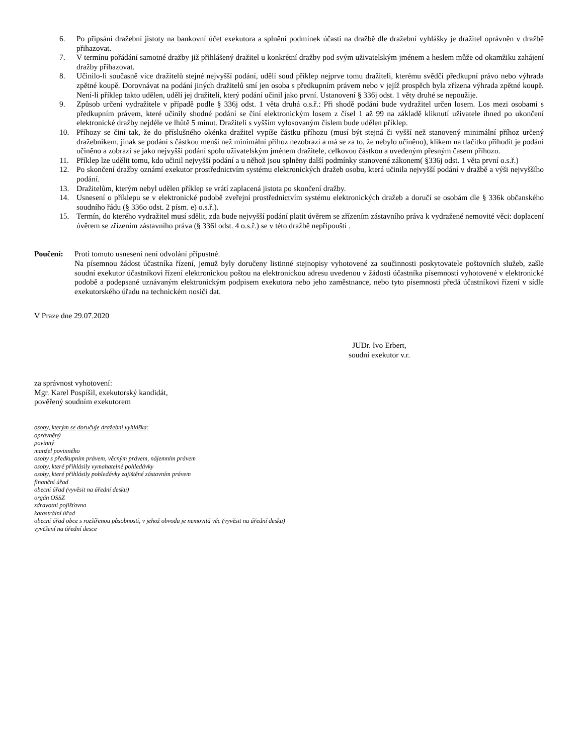6. Po připsání dražební jistoty na bankovní účet exekutora a splnění podmínek účasti na dražbě dle dražební vyhlášky je dražitel oprávněn v dražbě přihazovat.
7. V termínu pořádání samotné dražby již přihlášený dražitel u konkrétní dražby pod svým uživatelským jménem a heslem může od okamžiku zahájení dražby přihazovat.
8. Učinilo-li současně více dražitelů stejné nejvyšší podání, udělí soud příklep nejprve tomu dražiteli, kterému svědčí předkupní právo nebo výhrada zpětné koupě. Dorovnávat na podání jiných dražitelů smí jen osoba s předkupním právem nebo v jejíž prospěch byla zřízena výhrada zpětné koupě. Není-li příklep takto udělen, udělí jej dražiteli, který podání učinil jako první. Ustanovení § 336j odst. 1 věty druhé se nepoužije.
9. Způsob určení vydražitele v případě podle § 336j odst. 1 věta druhá o.s.ř.: Při shodě podání bude vydražitel určen losem. Los mezi osobami s předkupním právem, které učinily shodné podání se činí elektronickým losem z čísel 1 až 99 na základě kliknutí uživatele ihned po ukončení elektronické dražby nejdéle ve lhůtě 5 minut. Dražiteli s vyšším vylosovaným číslem bude udělen příklep.
10. Příhozy se činí tak, že do příslušného okénka dražitel vypíše částku příhozu (musí být stejná či vyšší než stanovený minimální příhoz určený dražebníkem, jinak se podání s částkou menší než minimální příhoz nezobrazí a má se za to, že nebylo učiněno), klikem na tlačítko přihodit je podání učiněno a zobrazí se jako nejvyšší podání spolu uživatelským jménem dražitele, celkovou částkou a uvedeným přesným časem příhozu.
11. Příklep lze udělit tomu, kdo učinil nejvyšší podání a u něhož jsou splněny další podmínky stanovené zákonem( §336j odst. 1 věta první o.s.ř.)
12. Po skončení dražby oznámí exekutor prostřednictvím systému elektronických dražeb osobu, která učinila nejvyšší podání v dražbě a výši nejvyššího podání.
13. Dražitelům, kterým nebyl udělen příklep se vrátí zaplacená jistota po skončení dražby.
14. Usnesení o příklepu se v elektronické podobě zveřejní prostřednictvím systému elektronických dražeb a doručí se osobám dle § 336k občanského soudního řádu (§ 336o odst. 2 písm. e) o.s.ř.).
15. Termín, do kterého vydražitel musí sdělit, zda bude nejvyšší podání platit úvěrem se zřízením zástavního práva k vydražené nemovité věci: doplacení úvěrem se zřízením zástavního práva (§ 336l odst. 4 o.s.ř.) se v této dražbě nepřipouští .
Poučení: Proti tomuto usnesení není odvolání přípustné.
Na písemnou žádost účastníka řízení, jemuž byly doručeny listinné stejnopisy vyhotovené za součinnosti poskytovatele poštovních služeb, zašle soudní exekutor účastníkovi řízení elektronickou poštou na elektronickou adresu uvedenou v žádosti účastníka písemnosti vyhotovené v elektronické podobě a podepsané uznávaným elektronickým podpisem exekutora nebo jeho zaměstnance, nebo tyto písemnosti předá účastníkovi řízení v sídle exekutorského úřadu na technickém nosiči dat.
V Praze dne 29.07.2020
JUDr. Ivo Erbert,
soudní exekutor v.r.
za správnost vyhotovení:
Mgr. Karel Pospíšil, exekutorský kandidát,
pověřený soudním exekutorem
osoby, kterým se doručuje dražební vyhláška:
oprávněný
povinný
manžel povinného
osoby s předkupním právem, věcným právem, nájemním právem
osoby, které přihlásily vymahatelné pohledávky
osoby, které přihlásily pohledávky zajištěné zástavním právem
finanční úřad
obecní úřad (vyvěsit na úřední desku)
orgán OSSZ
zdravotní pojišťovna
katastrální úřad
obecní úřad obce s rozšířenou působností, v jehož obvodu je nemovitá věc (vyvěsit na úřední desku)
vyvěšení na úřední desce